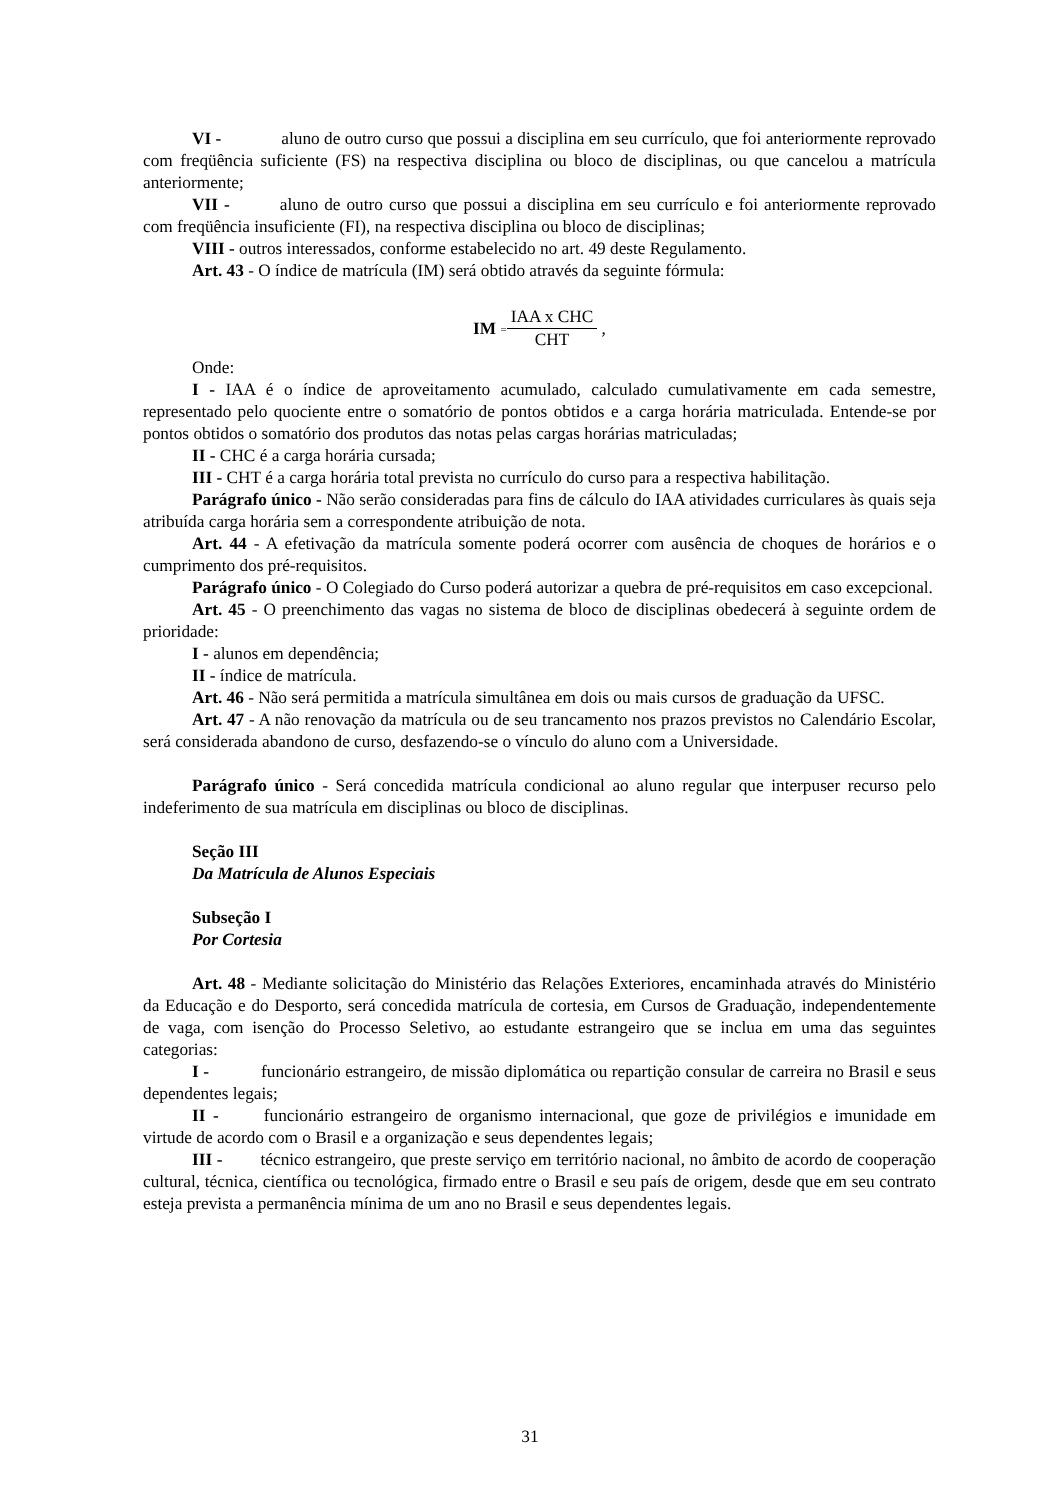VI - aluno de outro curso que possui a disciplina em seu currículo, que foi anteriormente reprovado com freqüência suficiente (FS) na respectiva disciplina ou bloco de disciplinas, ou que cancelou a matrícula anteriormente;
VII - aluno de outro curso que possui a disciplina em seu currículo e foi anteriormente reprovado com freqüência insuficiente (FI), na respectiva disciplina ou bloco de disciplinas;
VIII - outros interessados, conforme estabelecido no art. 49 deste Regulamento.
Art. 43 - O índice de matrícula (IM) será obtido através da seguinte fórmula:
IM = IAA x CHC CHT ,
Onde:
I - IAA é o índice de aproveitamento acumulado, calculado cumulativamente em cada semestre, representado pelo quociente entre o somatório de pontos obtidos e a carga horária matriculada. Entende-se por pontos obtidos o somatório dos produtos das notas pelas cargas horárias matriculadas;
II - CHC é a carga horária cursada;
III - CHT é a carga horária total prevista no currículo do curso para a respectiva habilitação.
Parágrafo único - Não serão consideradas para fins de cálculo do IAA atividades curriculares às quais seja atribuída carga horária sem a correspondente atribuição de nota.
Art. 44 - A efetivação da matrícula somente poderá ocorrer com ausência de choques de horários e o cumprimento dos pré-requisitos.
Parágrafo único - O Colegiado do Curso poderá autorizar a quebra de pré-requisitos em caso excepcional.
Art. 45 - O preenchimento das vagas no sistema de bloco de disciplinas obedecerá à seguinte ordem de prioridade:
I - alunos em dependência;
II - índice de matrícula.
Art. 46 - Não será permitida a matrícula simultânea em dois ou mais cursos de graduação da UFSC.
Art. 47 - A não renovação da matrícula ou de seu trancamento nos prazos previstos no Calendário Escolar, será considerada abandono de curso, desfazendo-se o vínculo do aluno com a Universidade.
Parágrafo único - Será concedida matrícula condicional ao aluno regular que interpuser recurso pelo indeferimento de sua matrícula em disciplinas ou bloco de disciplinas.
Seção III
Da Matrícula de Alunos Especiais
Subseção I
Por Cortesia
Art. 48 - Mediante solicitação do Ministério das Relações Exteriores, encaminhada através do Ministério da Educação e do Desporto, será concedida matrícula de cortesia, em Cursos de Graduação, independentemente de vaga, com isenção do Processo Seletivo, ao estudante estrangeiro que se inclua em uma das seguintes categorias:
I - funcionário estrangeiro, de missão diplomática ou repartição consular de carreira no Brasil e seus dependentes legais;
II - funcionário estrangeiro de organismo internacional, que goze de privilégios e imunidade em virtude de acordo com o Brasil e a organização e seus dependentes legais;
III - técnico estrangeiro, que preste serviço em território nacional, no âmbito de acordo de cooperação cultural, técnica, científica ou tecnológica, firmado entre o Brasil e seu país de origem, desde que em seu contrato esteja prevista a permanência mínima de um ano no Brasil e seus dependentes legais.
31